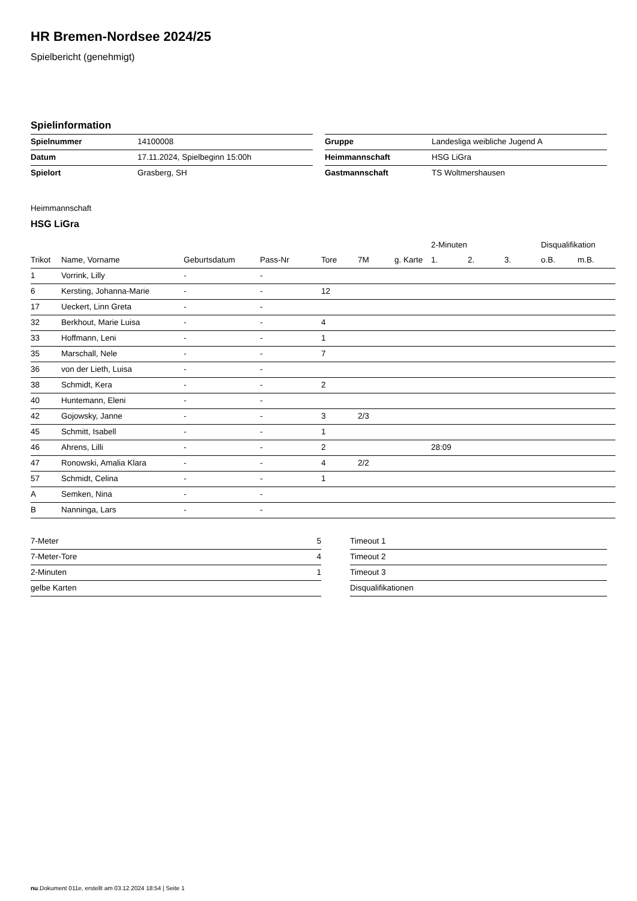HR Bremen-Nordsee 2024/25
Spielbericht (genehmigt)
Spielinformation
| Spielnummer | 14100008 |
| Datum | 17.11.2024, Spielbeginn 15:00h |
| Spielort | Grasberg, SH |
| Gruppe | Landesliga weibliche Jugend A |
| Heimmannschaft | HSG LiGra |
| Gastmannschaft | TS Woltmershausen |
Heimmannschaft
HSG LiGra
| | | | | | | | 2-Minuten | | | Disqualifikation | |
| --- | --- | --- | --- | --- | --- | --- | --- | --- | --- | --- | --- |
| Trikot | Name, Vorname | Geburtsdatum | Pass-Nr | Tore | 7M | g. Karte | 1. | 2. | 3. | o.B. | m.B. |
| 1 | Vorrink, Lilly | - | - | | | | | | | | |
| 6 | Kersting, Johanna-Marie | - | - | 12 | | | | | | | |
| 17 | Ueckert, Linn Greta | - | - | | | | | | | | |
| 32 | Berkhout, Marie Luisa | - | - | 4 | | | | | | | |
| 33 | Hoffmann, Leni | - | - | 1 | | | | | | | |
| 35 | Marschall, Nele | - | - | 7 | | | | | | | |
| 36 | von der Lieth, Luisa | - | - | | | | | | | | |
| 38 | Schmidt, Kera | - | - | 2 | | | | | | | |
| 40 | Huntemann, Eleni | - | - | | | | | | | | |
| 42 | Gojowsky, Janne | - | - | 3 | 2/3 | | | | | | |
| 45 | Schmitt, Isabell | - | - | 1 | | | | | | | |
| 46 | Ahrens, Lilli | - | - | 2 | | | 28:09 | | | | |
| 47 | Ronowski, Amalia Klara | - | - | 4 | 2/2 | | | | | | |
| 57 | Schmidt, Celina | - | - | 1 | | | | | | | |
| A | Semken, Nina | - | - | | | | | | | | |
| B | Nanninga, Lars | - | - | | | | | | | | |
| 7-Meter | 5 |
| 7-Meter-Tore | 4 |
| 2-Minuten | 1 |
| gelbe Karten | |
| Timeout 1 |
| Timeout 2 |
| Timeout 3 |
| Disqualifikationen |
nu.Dokument 011e, erstellt am 03.12.2024 18:54 | Seite 1